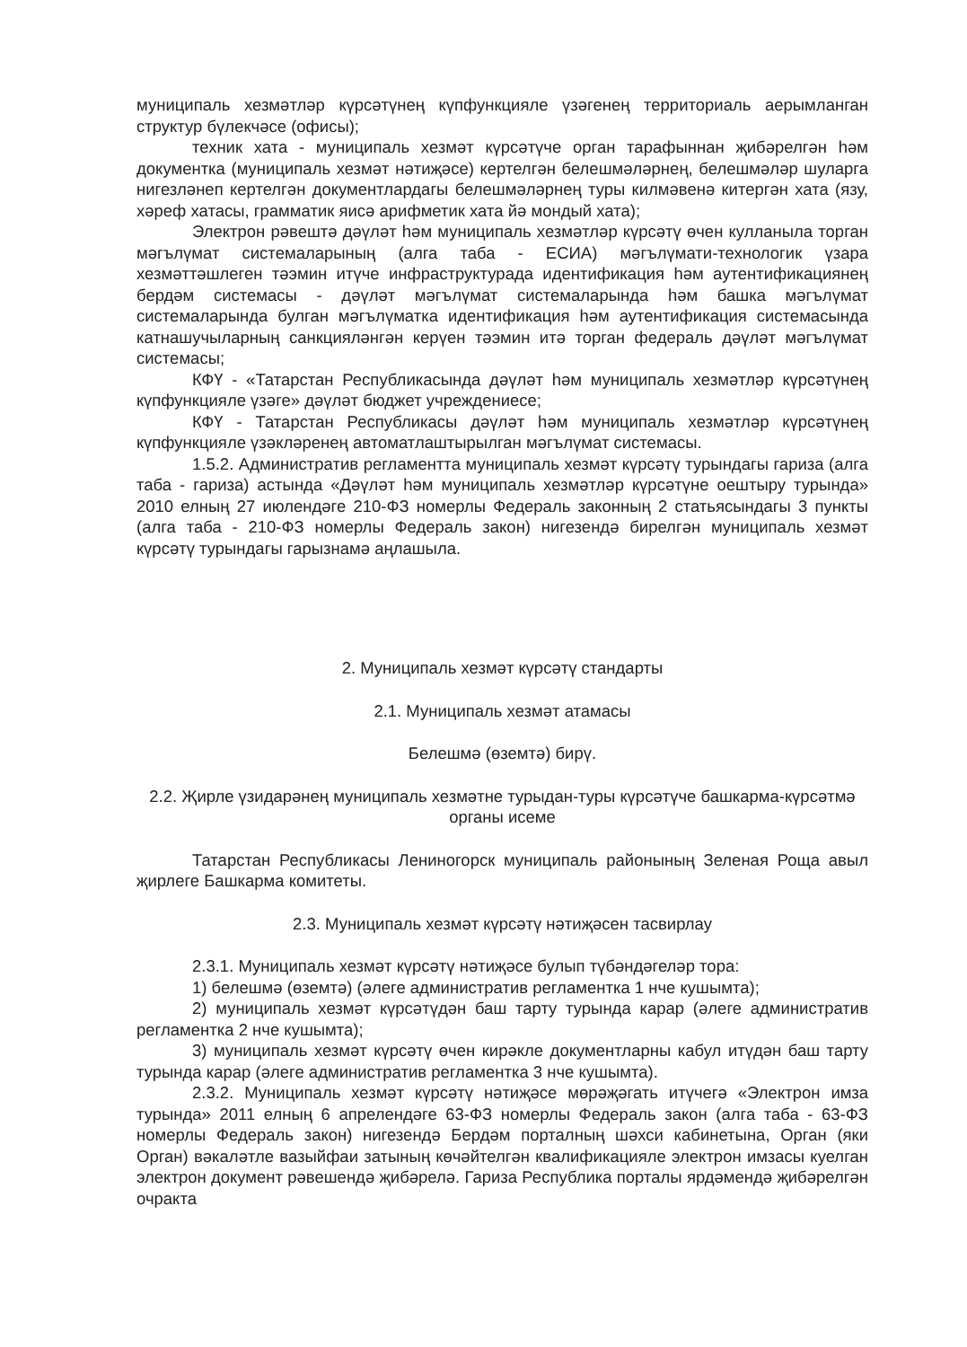муниципаль хезмәтләр күрсәтүнең күпфункцияле үзәгенең территориаль аерымланган структур бүлекчәсе (офисы);
техник хата - муниципаль хезмәт күрсәтүче орган тарафыннан җибәрелгән һәм документка (муниципаль хезмәт нәтиҗәсе) кертелгән белешмәләрнең, белешмәләр шуларга нигезләнеп кертелгән документлардагы белешмәләрнең туры килмәвенә китергән хата (язу, хәреф хатасы, грамматик яисә арифметик хата йә мондый хата);
Электрон рәвештә дәүләт һәм муниципаль хезмәтләр күрсәтү өчен кулланыла торган мәгълүмат системаларының (алга таба - ЕСИА) мәгълүмати-технологик үзара хезмәттәшлеген тәэмин итүче инфраструктурада идентификация һәм аутентификациянең бердәм системасы - дәүләт мәгълүмат системаларында һәм башка мәгълүмат системаларында булган мәгълүматка идентификация һәм аутентификация системасында катнашучыларның санкцияләнгән керүен тәэмин итә торган федераль дәүләт мәгълүмат системасы;
КФҮ - «Татарстан Республикасында дәүләт һәм муниципаль хезмәтләр күрсәтүнең күпфункцияле үзәге» дәүләт бюджет учреждениесе;
КФҮ - Татарстан Республикасы дәүләт һәм муниципаль хезмәтләр күрсәтүнең күпфункцияле үзәкләренең автоматлаштырылган мәгълүмат системасы.
1.5.2. Административ регламентта муниципаль хезмәт күрсәтү турындагы гариза (алга таба - гариза) астында «Дәүләт һәм муниципаль хезмәтләр күрсәтүне оештыру турында» 2010 елның 27 июлендәге 210-ФЗ номерлы Федераль законның 2 статьясындагы 3 пункты (алга таба - 210-ФЗ номерлы Федераль закон) нигезендә бирелгән муниципаль хезмәт күрсәтү турындагы гарызнамә аңлашыла.
2. Муниципаль хезмәт күрсәтү стандарты
2.1. Муниципаль хезмәт атамасы
Белешмә (өземтә) бирү.
2.2. Җирле үзидарәнең муниципаль хезмәтне турыдан-туры күрсәтүче башкарма-күрсәтмә органы исеме
Татарстан Республикасы Лениногорск муниципаль районының Зеленая Роща авыл җирлеге Башкарма комитеты.
2.3. Муниципаль хезмәт күрсәтү нәтиҗәсен тасвирлау
2.3.1. Муниципаль хезмәт күрсәтү нәтиҗәсе булып түбәндәгеләр тора:
1) белешмә (өземтә) (әлеге административ регламентка 1 нче кушымта);
2) муниципаль хезмәт күрсәтүдән баш тарту турында карар (әлеге административ регламентка 2 нче кушымта);
3) муниципаль хезмәт күрсәтү өчен кирәкле документларны кабул итүдән баш тарту турында карар (әлеге административ регламентка 3 нче кушымта).
2.3.2. Муниципаль хезмәт күрсәтү нәтиҗәсе мөрәҗәгать итүчегә «Электрон имза турында» 2011 елның 6 апрелендәге 63-ФЗ номерлы Федераль закон (алга таба - 63-ФЗ номерлы Федераль закон) нигезендә Бердәм порталның шәхси кабинетына, Орган (яки Орган) вәкаләтле вазыйфаи затының көчәйтелгән квалификацияле электрон имзасы куелган электрон документ рәвешендә җибәрелә. Гариза Республика порталы ярдәмендә җибәрелгән очракта